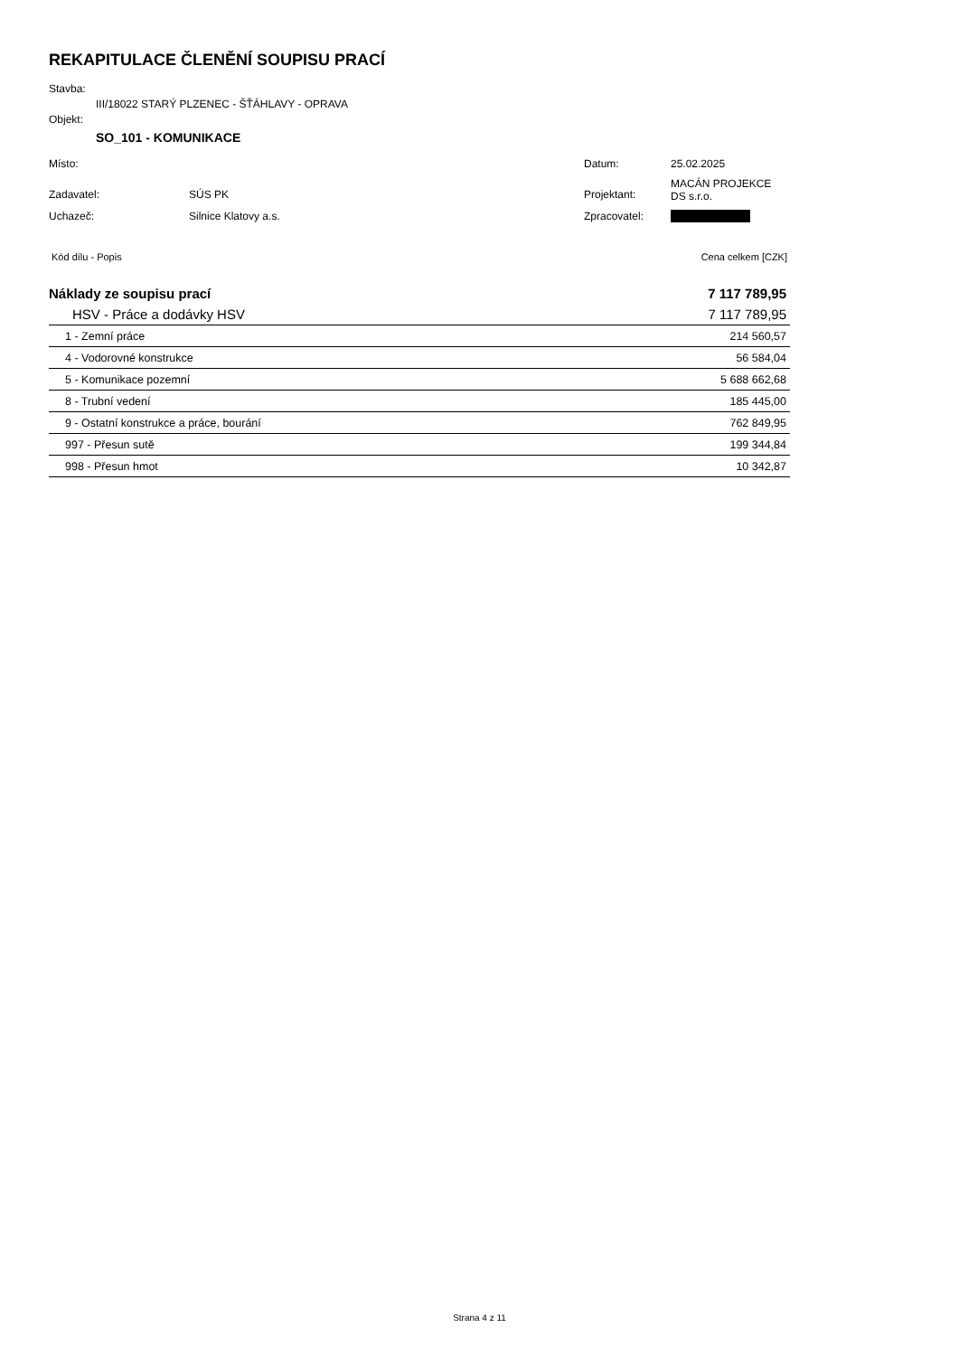REKAPITULACE ČLENĚNÍ SOUPISU PRACÍ
Stavba:
III/18022 STARÝ PLZENEC - ŠŤÁHLAVY - OPRAVA
Objekt:
SO_101 - KOMUNIKACE
| Místo: | | Datum: | 25.02.2025 |
| Zadavatel: | SÚS PK | Projektant: | MACÁN PROJEKCE DS s.r.o. |
| Uchazeč: | Silnice Klatovy a.s. | Zpracovatel: | |
| Kód dílu - Popis | Cena celkem [CZK] |
| Náklady ze soupisu prací | 7 117 789,95 |
| HSV - Práce a dodávky HSV | 7 117 789,95 |
| 1 - Zemní práce | 214 560,57 |
| 4 - Vodorovné konstrukce | 56 584,04 |
| 5 - Komunikace pozemní | 5 688 662,68 |
| 8 - Trubní vedení | 185 445,00 |
| 9 - Ostatní konstrukce a práce, bourání | 762 849,95 |
| 997 - Přesun sutě | 199 344,84 |
| 998 - Přesun hmot | 10 342,87 |
Strana 4 z 11